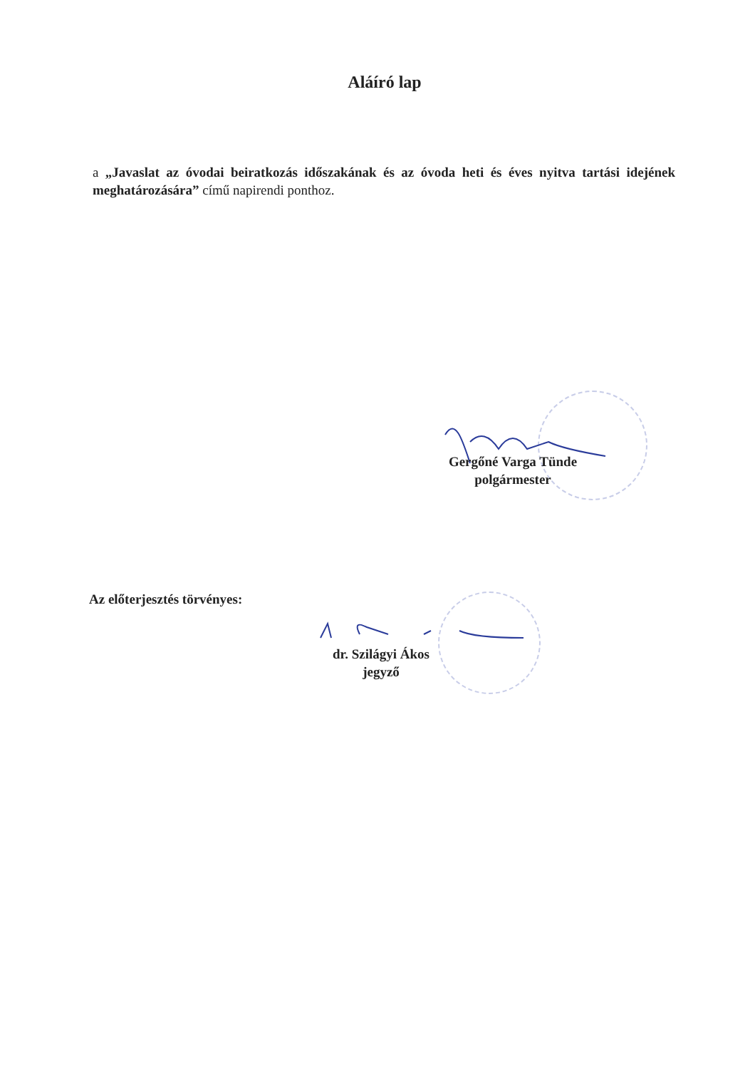Aláíró lap
a „Javaslat az óvodai beiratkozás időszakának és az óvoda heti és éves nyitva tartási idejének meghatározására” című napirendi ponthoz.
Gergőné Varga Tünde
polgármester
Az előterjesztés törvényes:
dr. Szilágyi Ákos
jegyző